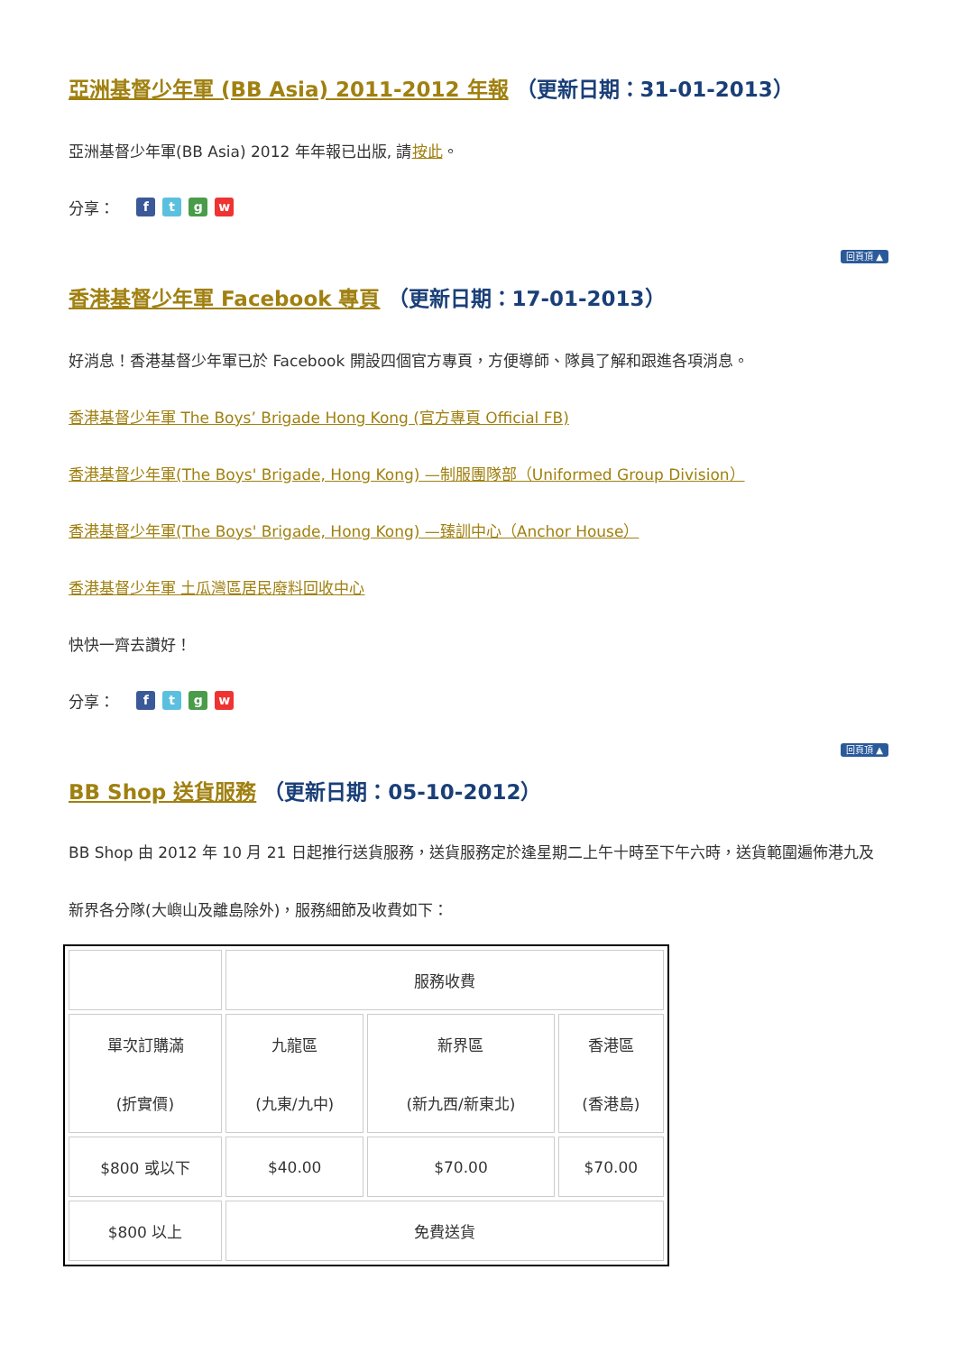亞洲基督少年軍 (BB Asia) 2011-2012 年報 （更新日期：31-01-2013）
亞洲基督少年軍(BB Asia) 2012 年年報已出版, 請按此。
分享： ftgw
回頁頂 ▲
香港基督少年軍 Facebook 專頁 （更新日期：17-01-2013）
好消息！香港基督少年軍已於 Facebook 開設四個官方專頁，方便導師、隊員了解和跟進各項消息。
香港基督少年軍 The Boys’ Brigade Hong Kong (官方專頁 Official FB)
香港基督少年軍(The Boys' Brigade, Hong Kong) —制服團隊部（Uniformed Group Division）
香港基督少年軍(The Boys' Brigade, Hong Kong) —臻訓中心（Anchor House）
香港基督少年軍 土瓜灣區居民廢料回收中心
快快一齊去讚好！
分享： ftgw
回頁頂 ▲
BB Shop 送貨服務 （更新日期：05-10-2012）
BB Shop 由 2012 年 10 月 21 日起推行送貨服務，送貨服務定於逢星期二上午十時至下午六時，送貨範圍遍佈港九及新界各分隊(大嶼山及離島除外)，服務細節及收費如下：
| | 服務收費 | | |
| 單次訂購滿 (折實價) | 九龍區 (九東/九中) | 新界區 (新九西/新東北) | 香港區 (香港島) |
| $800 或以下 | $40.00 | $70.00 | $70.00 |
| $800 以上 | 免費送貨 | | |